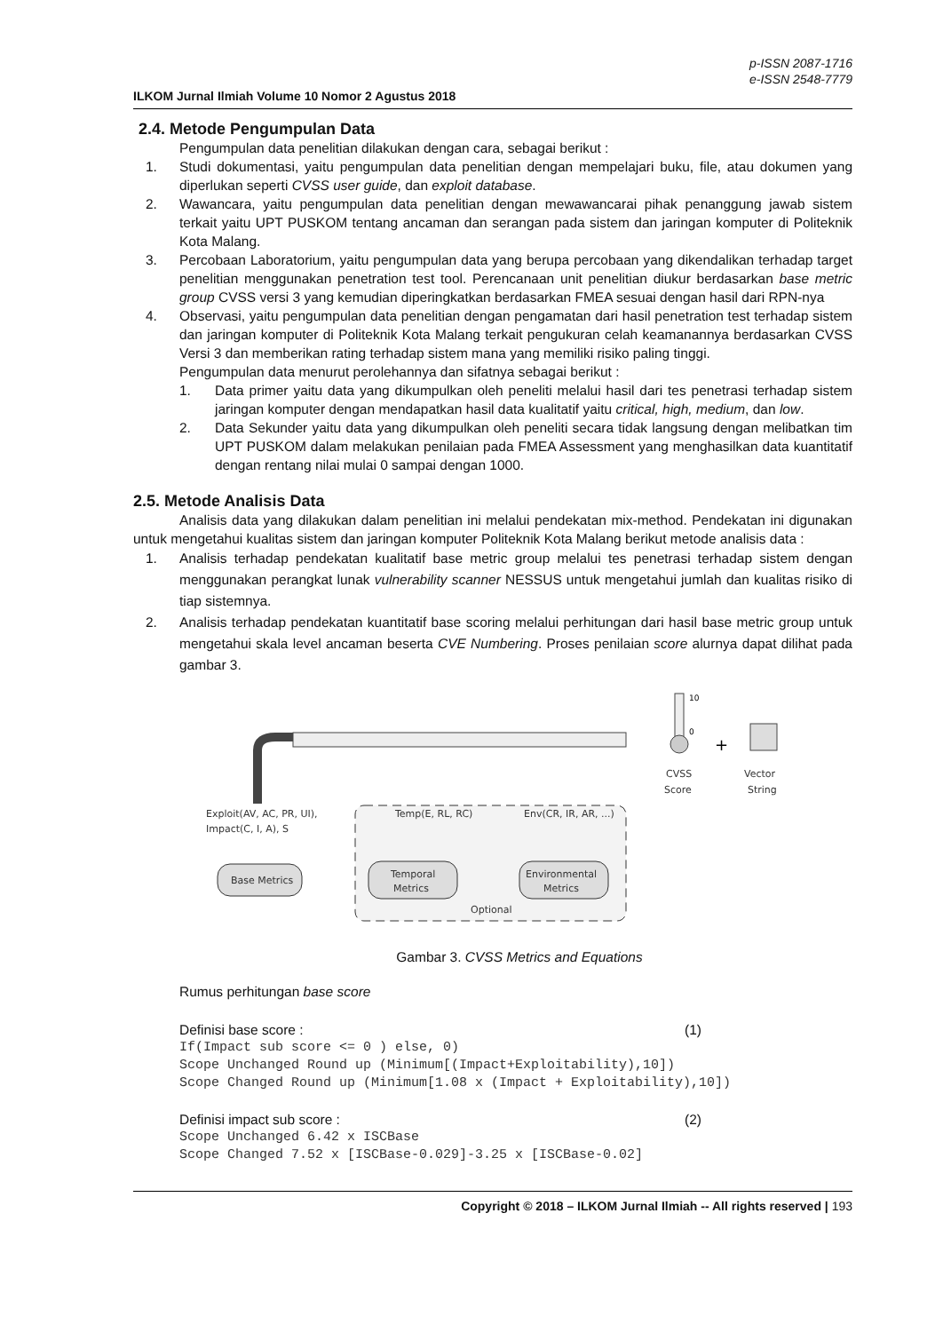p-ISSN 2087-1716
e-ISSN 2548-7779
ILKOM Jurnal Ilmiah Volume 10 Nomor 2 Agustus 2018
2.4. Metode Pengumpulan Data
Pengumpulan data penelitian dilakukan dengan cara, sebagai berikut :
1. Studi dokumentasi, yaitu pengumpulan data penelitian dengan mempelajari buku, file, atau dokumen yang diperlukan seperti CVSS user guide, dan exploit database.
2. Wawancara, yaitu pengumpulan data penelitian dengan mewawancarai pihak penanggung jawab sistem terkait yaitu UPT PUSKOM tentang ancaman dan serangan pada sistem dan jaringan komputer di Politeknik Kota Malang.
3. Percobaan Laboratorium, yaitu pengumpulan data yang berupa percobaan yang dikendalikan terhadap target penelitian menggunakan penetration test tool. Perencanaan unit penelitian diukur berdasarkan base metric group CVSS versi 3 yang kemudian diperingkatkan berdasarkan FMEA sesuai dengan hasil dari RPN-nya
4. Observasi, yaitu pengumpulan data penelitian dengan pengamatan dari hasil penetration test terhadap sistem dan jaringan komputer di Politeknik Kota Malang terkait pengukuran celah keamanannya berdasarkan CVSS Versi 3 dan memberikan rating terhadap sistem mana yang memiliki risiko paling tinggi.
Pengumpulan data menurut perolehannya dan sifatnya sebagai berikut :
1. Data primer yaitu data yang dikumpulkan oleh peneliti melalui hasil dari tes penetrasi terhadap sistem jaringan komputer dengan mendapatkan hasil data kualitatif yaitu critical, high, medium, dan low.
2. Data Sekunder yaitu data yang dikumpulkan oleh peneliti secara tidak langsung dengan melibatkan tim UPT PUSKOM dalam melakukan penilaian pada FMEA Assessment yang menghasilkan data kuantitatif dengan rentang nilai mulai 0 sampai dengan 1000.
2.5. Metode Analisis Data
Analisis data yang dilakukan dalam penelitian ini melalui pendekatan mix-method. Pendekatan ini digunakan untuk mengetahui kualitas sistem dan jaringan komputer Politeknik Kota Malang berikut metode analisis data :
1. Analisis terhadap pendekatan kualitatif base metric group melalui tes penetrasi terhadap sistem dengan menggunakan perangkat lunak vulnerability scanner NESSUS untuk mengetahui jumlah dan kualitas risiko di tiap sistemnya.
2. Analisis terhadap pendekatan kuantitatif base scoring melalui perhitungan dari hasil base metric group untuk mengetahui skala level ancaman beserta CVE Numbering. Proses penilaian score alurnya dapat dilihat pada gambar 3.
Exploit(AV, AC, PR, UI),
Impact(C, I, A), S
Temp(E, RL, RC)
Env(CR, IR, AR, ...)
Base Metrics
Temporal
Metrics
Environmental
Metrics
Optional
10
0
CVSS
Score
+
Vector
String
Gambar 3. CVSS Metrics and Equations
Rumus perhitungan base score
Definisi base score : (1)
If(Impact sub score <= 0 ) else, 0)
Scope Unchanged Round up (Minimum[(Impact+Exploitability),10])
Scope Changed Round up (Minimum[1.08 x (Impact + Exploitability),10])
Definisi impact sub score : (2)
Scope Unchanged 6.42 x ISCBase
Scope Changed 7.52 x [ISCBase-0.029]-3.25 x [ISCBase-0.02]
Copyright © 2018 – ILKOM Jurnal Ilmiah -- All rights reserved | 193